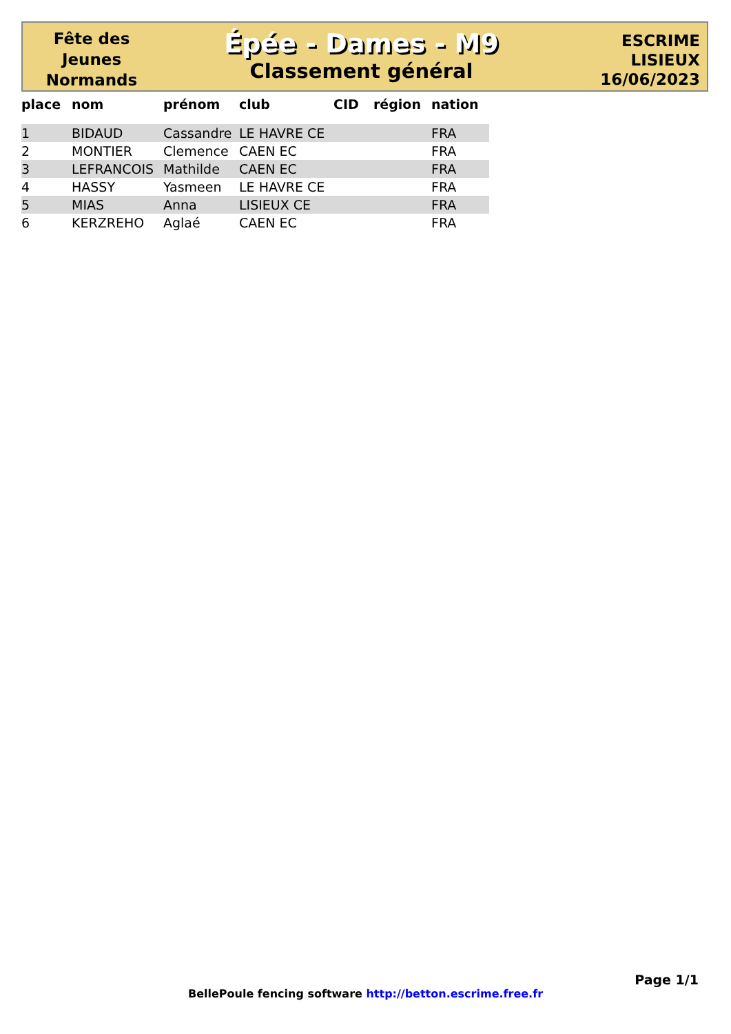Fête des
Jeunes
Normands
Épée - Dames - M9
Classement général
ESCRIME
LISIEUX
16/06/2023
| place | nom | prénom | club | CID | région | nation |
| --- | --- | --- | --- | --- | --- | --- |
| 1 | BIDAUD | Cassandre | LE HAVRE CE | | | FRA |
| 2 | MONTIER | Clemence | CAEN EC | | | FRA |
| 3 | LEFRANCOIS | Mathilde | CAEN EC | | | FRA |
| 4 | HASSY | Yasmeen | LE HAVRE CE | | | FRA |
| 5 | MIAS | Anna | LISIEUX CE | | | FRA |
| 6 | KERZREHO | Aglaé | CAEN EC | | | FRA |
Page 1/1
BellePoule fencing software http://betton.escrime.free.fr